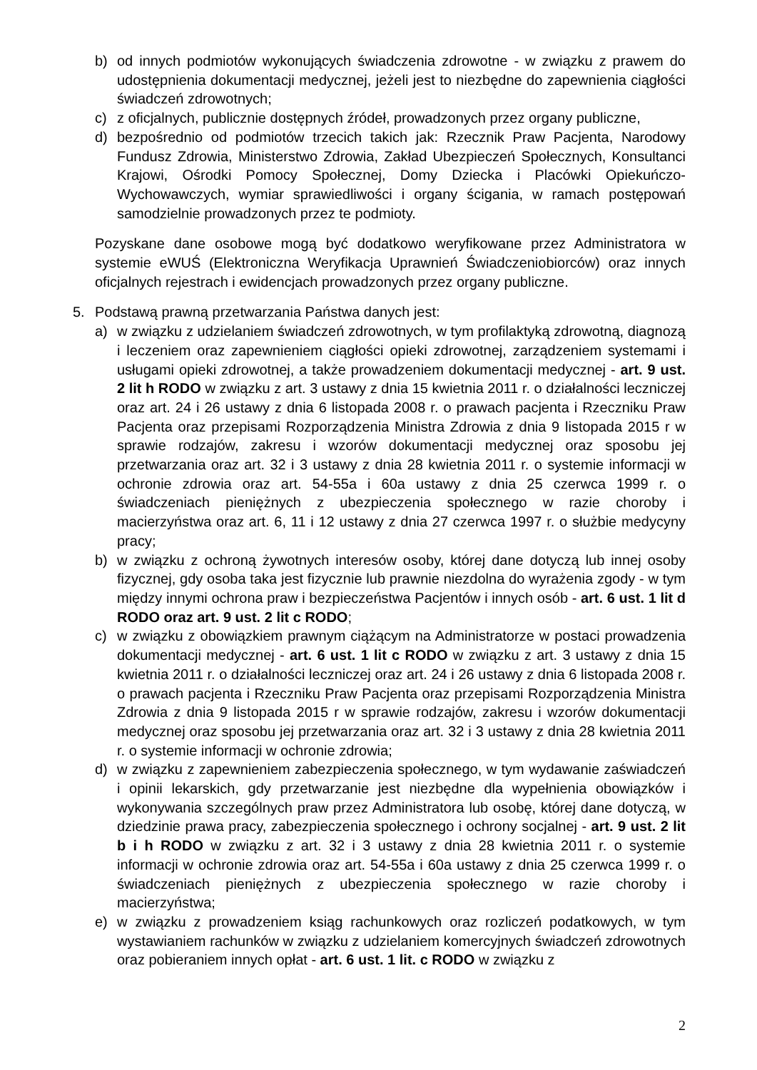b) od innych podmiotów wykonujących świadczenia zdrowotne - w związku z prawem do udostępnienia dokumentacji medycznej, jeżeli jest to niezbędne do zapewnienia ciągłości świadczeń zdrowotnych;
c) z oficjalnych, publicznie dostępnych źródeł, prowadzonych przez organy publiczne,
d) bezpośrednio od podmiotów trzecich takich jak: Rzecznik Praw Pacjenta, Narodowy Fundusz Zdrowia, Ministerstwo Zdrowia, Zakład Ubezpieczeń Społecznych, Konsultanci Krajowi, Ośrodki Pomocy Społecznej, Domy Dziecka i Placówki Opiekuńczo-Wychowawczych, wymiar sprawiedliwości i organy ścigania, w ramach postępowań samodzielnie prowadzonych przez te podmioty.
Pozyskane dane osobowe mogą być dodatkowo weryfikowane przez Administratora w systemie eWUŚ (Elektroniczna Weryfikacja Uprawnień Świadczeniobiorców) oraz innych oficjalnych rejestrach i ewidencjach prowadzonych przez organy publiczne.
5. Podstawą prawną przetwarzania Państwa danych jest:
a) w związku z udzielaniem świadczeń zdrowotnych, w tym profilaktyką zdrowotną, diagnozą i leczeniem oraz zapewnieniem ciągłości opieki zdrowotnej, zarządzeniem systemami i usługami opieki zdrowotnej, a także prowadzeniem dokumentacji medycznej - art. 9 ust. 2 lit h RODO w związku z art. 3 ustawy z dnia 15 kwietnia 2011 r. o działalności leczniczej oraz art. 24 i 26 ustawy z dnia 6 listopada 2008 r. o prawach pacjenta i Rzeczniku Praw Pacjenta oraz przepisami Rozporządzenia Ministra Zdrowia z dnia 9 listopada 2015 r w sprawie rodzajów, zakresu i wzorów dokumentacji medycznej oraz sposobu jej przetwarzania oraz art. 32 i 3 ustawy z dnia 28 kwietnia 2011 r. o systemie informacji w ochronie zdrowia oraz art. 54-55a i 60a ustawy z dnia 25 czerwca 1999 r. o świadczeniach pieniężnych z ubezpieczenia społecznego w razie choroby i macierzyństwa oraz art. 6, 11 i 12 ustawy z dnia 27 czerwca 1997 r. o służbie medycyny pracy;
b) w związku z ochroną żywotnych interesów osoby, której dane dotyczą lub innej osoby fizycznej, gdy osoba taka jest fizycznie lub prawnie niezdolna do wyrażenia zgody - w tym między innymi ochrona praw i bezpieczeństwa Pacjentów i innych osób - art. 6 ust. 1 lit d RODO oraz art. 9 ust. 2 lit c RODO;
c) w związku z obowiązkiem prawnym ciążącym na Administratorze w postaci prowadzenia dokumentacji medycznej - art. 6 ust. 1 lit c RODO w związku z art. 3 ustawy z dnia 15 kwietnia 2011 r. o działalności leczniczej oraz art. 24 i 26 ustawy z dnia 6 listopada 2008 r. o prawach pacjenta i Rzeczniku Praw Pacjenta oraz przepisami Rozporządzenia Ministra Zdrowia z dnia 9 listopada 2015 r w sprawie rodzajów, zakresu i wzorów dokumentacji medycznej oraz sposobu jej przetwarzania oraz art. 32 i 3 ustawy z dnia 28 kwietnia 2011 r. o systemie informacji w ochronie zdrowia;
d) w związku z zapewnieniem zabezpieczenia społecznego, w tym wydawanie zaświadczeń i opinii lekarskich, gdy przetwarzanie jest niezbędne dla wypełnienia obowiązków i wykonywania szczególnych praw przez Administratora lub osobę, której dane dotyczą, w dziedzinie prawa pracy, zabezpieczenia społecznego i ochrony socjalnej - art. 9 ust. 2 lit b i h RODO w związku z art. 32 i 3 ustawy z dnia 28 kwietnia 2011 r. o systemie informacji w ochronie zdrowia oraz art. 54-55a i 60a ustawy z dnia 25 czerwca 1999 r. o świadczeniach pieniężnych z ubezpieczenia społecznego w razie choroby i macierzyństwa;
e) w związku z prowadzeniem ksiąg rachunkowych oraz rozliczeń podatkowych, w tym wystawianiem rachunków w związku z udzielaniem komercyjnych świadczeń zdrowotnych oraz pobieraniem innych opłat - art. 6 ust. 1 lit. c RODO w związku z
2